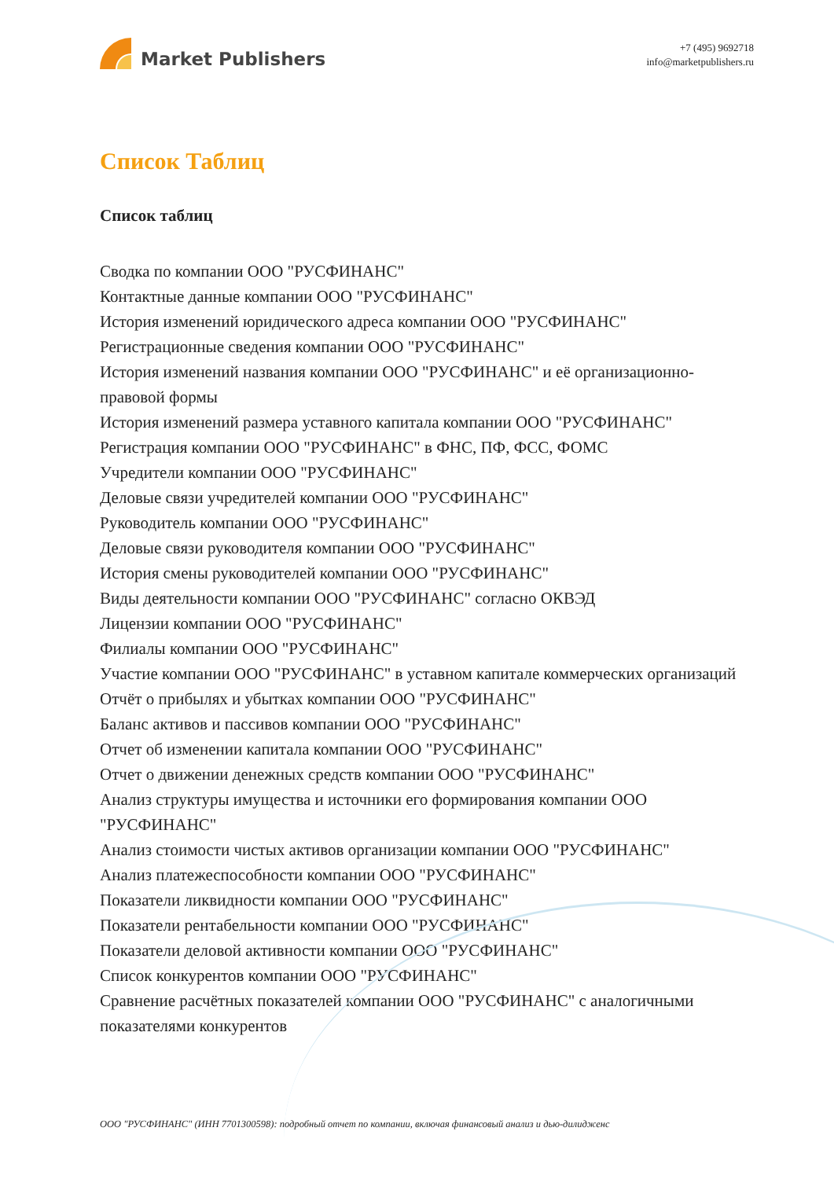Market Publishers
+7 (495) 9692718
info@marketpublishers.ru
Список Таблиц
Список таблиц
Сводка по компании ООО "РУСФИНАНС"
Контактные данные компании ООО "РУСФИНАНС"
История изменений юридического адреса компании ООО "РУСФИНАНС"
Регистрационные сведения компании ООО "РУСФИНАНС"
История изменений названия компании ООО "РУСФИНАНС" и её организационно-правовой формы
История изменений размера уставного капитала компании ООО "РУСФИНАНС"
Регистрация компании ООО "РУСФИНАНС" в ФНС, ПФ, ФСС, ФОМС
Учредители компании ООО "РУСФИНАНС"
Деловые связи учредителей компании ООО "РУСФИНАНС"
Руководитель компании ООО "РУСФИНАНС"
Деловые связи руководителя компании ООО "РУСФИНАНС"
История смены руководителей компании ООО "РУСФИНАНС"
Виды деятельности компании ООО "РУСФИНАНС" согласно ОКВЭД
Лицензии компании ООО "РУСФИНАНС"
Филиалы компании ООО "РУСФИНАНС"
Участие компании ООО "РУСФИНАНС" в уставном капитале коммерческих организаций
Отчёт о прибылях и убытках компании ООО "РУСФИНАНС"
Баланс активов и пассивов компании ООО "РУСФИНАНС"
Отчет об изменении капитала компании ООО "РУСФИНАНС"
Отчет о движении денежных средств компании ООО "РУСФИНАНС"
Анализ структуры имущества и источники его формирования компании ООО "РУСФИНАНС"
Анализ стоимости чистых активов организации компании ООО "РУСФИНАНС"
Анализ платежеспособности компании ООО "РУСФИНАНС"
Показатели ликвидности компании ООО "РУСФИНАНС"
Показатели рентабельности компании ООО "РУСФИНАНС"
Показатели деловой активности компании ООО "РУСФИНАНС"
Список конкурентов компании ООО "РУСФИНАНС"
Сравнение расчётных показателей компании ООО "РУСФИНАНС" с аналогичными показателями конкурентов
ООО "РУСФИНАНС" (ИНН 7701300598): подробный отчет по компании, включая финансовый анализ и дью-дилидженс